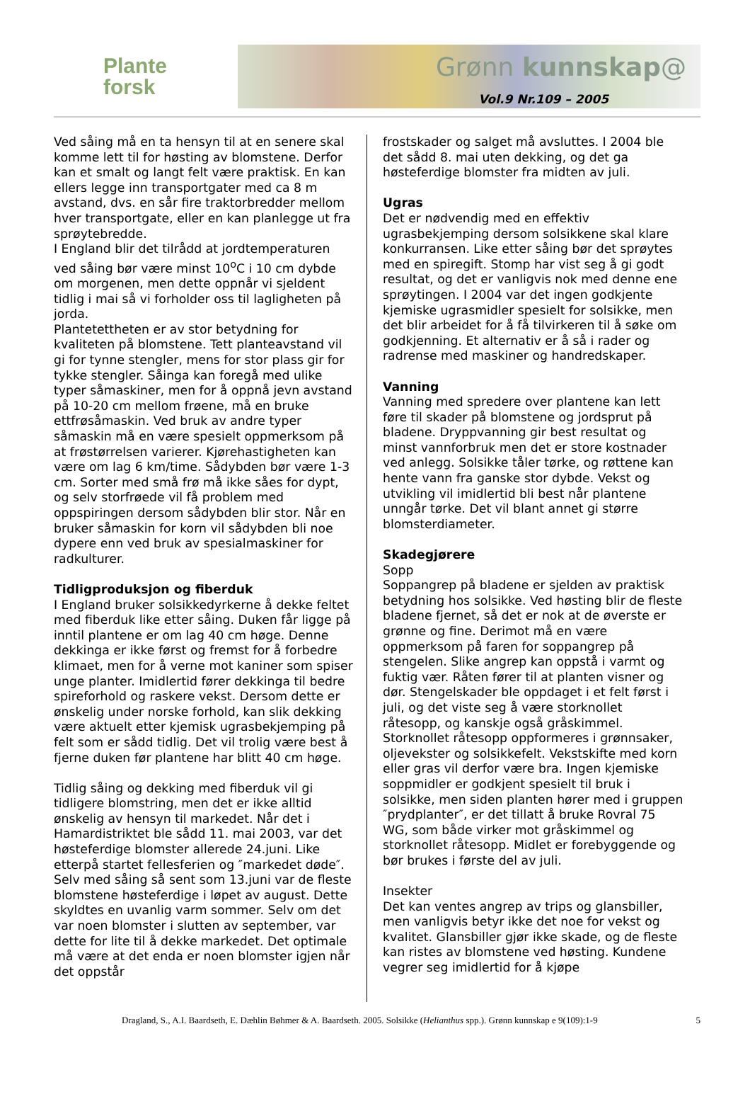Plante
forsk
Grønn kunnskap@
Vol.9 Nr.109 – 2005
Ved såing må en ta hensyn til at en senere skal komme lett til for høsting av blomstene. Derfor kan et smalt og langt felt være praktisk. En kan ellers legge inn transportgater med ca 8 m avstand, dvs. en sår fire traktorbredder mellom hver transportgate, eller en kan planlegge ut fra sprøytebredde.
I England blir det tilrådd at jordtemperaturen ved såing bør være minst 10<sup>o</sup>C i 10 cm dybde om morgenen, men dette oppnår vi sjeldent tidlig i mai så vi forholder oss til lagligheten på jorda.
Plantetettheten er av stor betydning for kvaliteten på blomstene. Tett planteavstand vil gi for tynne stengler, mens for stor plass gir for tykke stengler. Såinga kan foregå med ulike typer såmaskiner, men for å oppnå jevn avstand på 10-20 cm mellom frøene, må en bruke ettfrøsåmaskin. Ved bruk av andre typer såmaskin må en være spesielt oppmerksom på at frøstørrelsen varierer. Kjørehastigheten kan være om lag 6 km/time. Sådybden bør være 1-3 cm. Sorter med små frø må ikke såes for dypt, og selv storfrøede vil få problem med oppspiringen dersom sådybden blir stor. Når en bruker såmaskin for korn vil sådybden bli noe dypere enn ved bruk av spesialmaskiner for radkulturer.
Tidligproduksjon og fiberduk
I England bruker solsikkedyrkerne å dekke feltet med fiberduk like etter såing. Duken får ligge på inntil plantene er om lag 40 cm høge. Denne dekkinga er ikke først og fremst for å forbedre klimaet, men for å verne mot kaniner som spiser unge planter. Imidlertid fører dekkinga til bedre spireforhold og raskere vekst. Dersom dette er ønskelig under norske forhold, kan slik dekking være aktuelt etter kjemisk ugrasbekjemping på felt som er sådd tidlig. Det vil trolig være best å fjerne duken før plantene har blitt 40 cm høge.
Tidlig såing og dekking med fiberduk vil gi tidligere blomstring, men det er ikke alltid ønskelig av hensyn til markedet. Når det i Hamardistriktet ble sådd 11. mai 2003, var det høsteferdige blomster allerede 24.juni. Like etterpå startet fellesferien og ″markedet døde″. Selv med såing så sent som 13.juni var de fleste blomstene høsteferdige i løpet av august. Dette skyldtes en uvanlig varm sommer. Selv om det var noen blomster i slutten av september, var dette for lite til å dekke markedet. Det optimale må være at det enda er noen blomster igjen når det oppstår
frostskader og salget må avsluttes. I 2004 ble det sådd 8. mai uten dekking, og det ga høsteferdige blomster fra midten av juli.
Ugras
Det er nødvendig med en effektiv ugrasbekjemping dersom solsikkene skal klare konkurransen. Like etter såing bør det sprøytes med en spiregift. Stomp har vist seg å gi godt resultat, og det er vanligvis nok med denne ene sprøytingen. I 2004 var det ingen godkjente kjemiske ugrasmidler spesielt for solsikke, men det blir arbeidet for å få tilvirkeren til å søke om godkjenning. Et alternativ er å så i rader og radrense med maskiner og handredskaper.
Vanning
Vanning med spredere over plantene kan lett føre til skader på blomstene og jordsprut på bladene. Dryppvanning gir best resultat og minst vannforbruk men det er store kostnader ved anlegg. Solsikke tåler tørke, og røttene kan hente vann fra ganske stor dybde. Vekst og utvikling vil imidlertid bli best når plantene unngår tørke. Det vil blant annet gi større blomsterdiameter.
Skadegjørere
Sopp
Soppangrep på bladene er sjelden av praktisk betydning hos solsikke. Ved høsting blir de fleste bladene fjernet, så det er nok at de øverste er grønne og fine. Derimot må en være oppmerksom på faren for soppangrep på stengelen. Slike angrep kan oppstå i varmt og fuktig vær. Råten fører til at planten visner og dør. Stengelskader ble oppdaget i et felt først i juli, og det viste seg å være storknollet råtesopp, og kanskje også gråskimmel. Storknollet råtesopp oppformeres i grønnsaker, oljevekster og solsikkefelt. Vekstskifte med korn eller gras vil derfor være bra. Ingen kjemiske soppmidler er godkjent spesielt til bruk i solsikke, men siden planten hører med i gruppen ″prydplanter″, er det tillatt å bruke Rovral 75 WG, som både virker mot gråskimmel og storknollet råtesopp. Midlet er forebyggende og bør brukes i første del av juli.
Insekter
Det kan ventes angrep av trips og glansbiller, men vanligvis betyr ikke det noe for vekst og kvalitet. Glansbiller gjør ikke skade, og de fleste kan ristes av blomstene ved høsting. Kundene vegrer seg imidlertid for å kjøpe
Dragland, S., A.I. Baardseth, E. Dæhlin Bøhmer & A. Baardseth. 2005. Solsikke (Helianthus spp.). Grønn kunnskap e 9(109):1-9 5